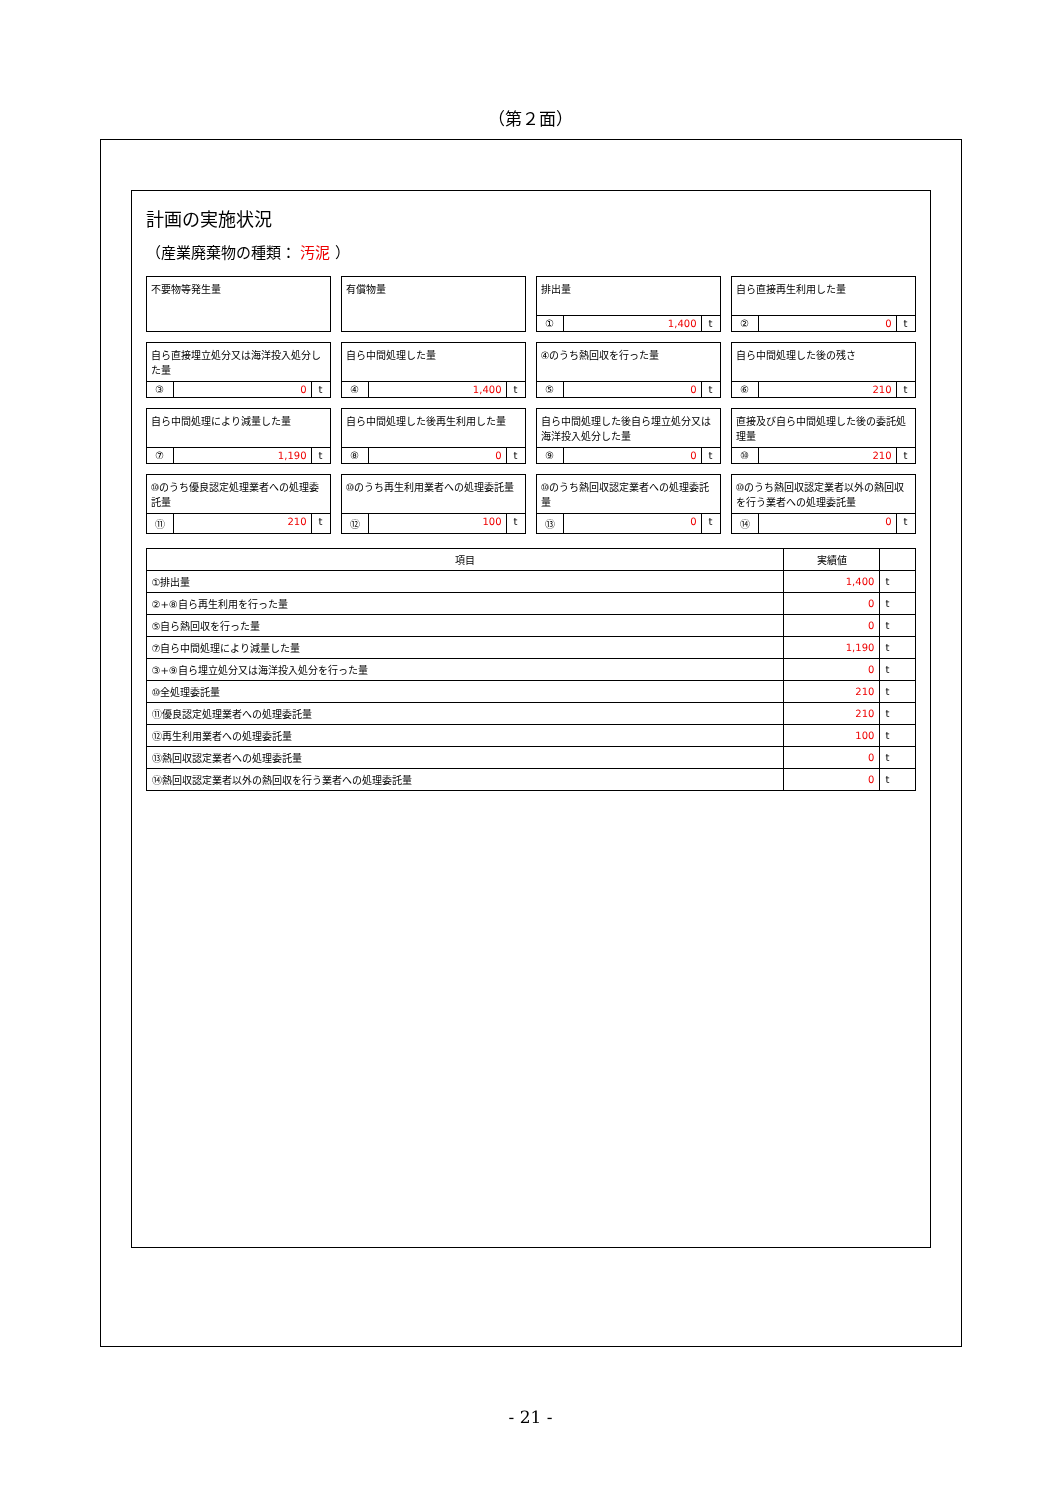（第２面）
計画の実施状況
（産業廃棄物の種類： 汚泥 ）
不要物等発生量
有償物量
排出量
① 1,400 t
自ら直接再生利用した量
② 0 t
自ら直接埋立処分又は海洋投入処分した量
③ 0 t
自ら中間処理した量
④ 1,400 t
④のうち熱回収を行った量
⑤ 0 t
自ら中間処理した後の残さ
⑥ 210 t
自ら中間処理により減量した量
⑦ 1,190 t
自ら中間処理した後再生利用した量
⑧ 0 t
自ら中間処理した後自ら埋立処分又は海洋投入処分した量
⑨ 0 t
直接及び自ら中間処理した後の委託処理量
⑩ 210 t
⑩のうち優良認定処理業者への処理委託量
⑪ 210 t
⑩のうち再生利用業者への処理委託量
⑫ 100 t
⑩のうち熱回収認定業者への処理委託量
⑬ 0 t
⑩のうち熱回収認定業者以外の熱回収を行う業者への処理委託量
⑭ 0 t
| 項目 | 実績値 | |
| --- | --- | --- |
| ①排出量 | 1,400 | t |
| ②+⑧自ら再生利用を行った量 | 0 | t |
| ⑤自ら熱回収を行った量 | 0 | t |
| ⑦自ら中間処理により減量した量 | 1,190 | t |
| ③+⑨自ら埋立処分又は海洋投入処分を行った量 | 0 | t |
| ⑩全処理委託量 | 210 | t |
| ⑪優良認定処理業者への処理委託量 | 210 | t |
| ⑫再生利用業者への処理委託量 | 100 | t |
| ⑬熱回収認定業者への処理委託量 | 0 | t |
| ⑭熱回収認定業者以外の熱回収を行う業者への処理委託量 | 0 | t |
- 21 -